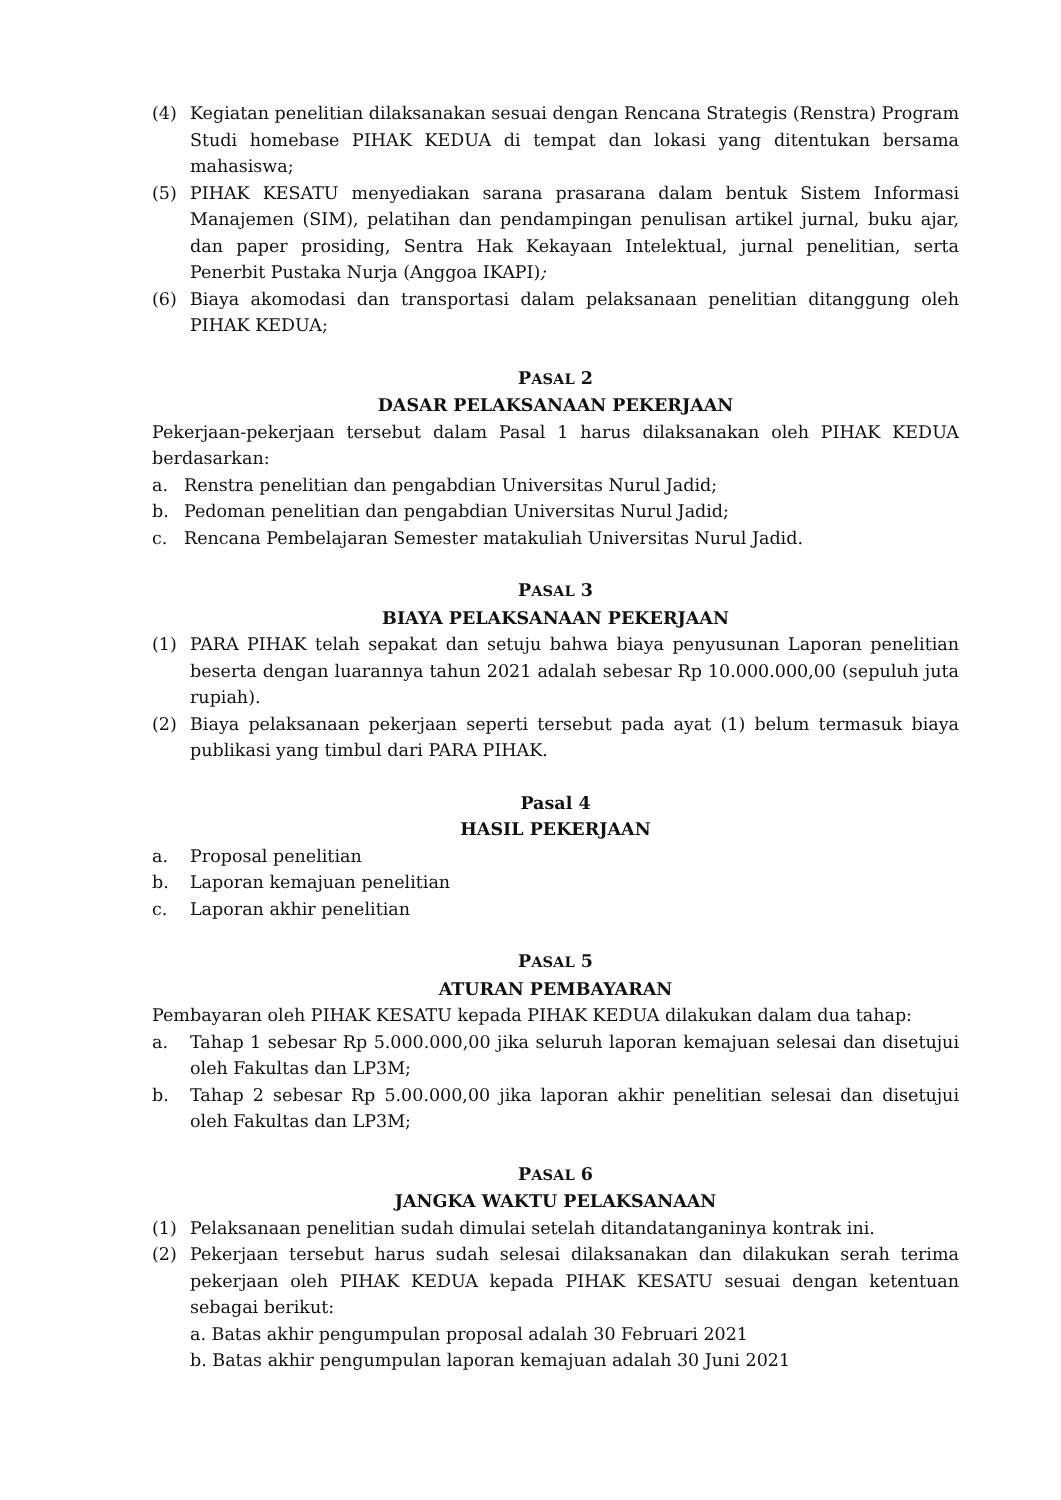(4) Kegiatan penelitian dilaksanakan sesuai dengan Rencana Strategis (Renstra) Program Studi homebase PIHAK KEDUA di tempat dan lokasi yang ditentukan bersama mahasiswa;
(5) PIHAK KESATU menyediakan sarana prasarana dalam bentuk Sistem Informasi Manajemen (SIM), pelatihan dan pendampingan penulisan artikel jurnal, buku ajar, dan paper prosiding, Sentra Hak Kekayaan Intelektual, jurnal penelitian, serta Penerbit Pustaka Nurja (Anggoa IKAPI);
(6) Biaya akomodasi dan transportasi dalam pelaksanaan penelitian ditanggung oleh PIHAK KEDUA;
PASAL 2
DASAR PELAKSANAAN PEKERJAAN
Pekerjaan-pekerjaan tersebut dalam Pasal 1 harus dilaksanakan oleh PIHAK KEDUA berdasarkan:
a. Renstra penelitian dan pengabdian Universitas Nurul Jadid;
b. Pedoman penelitian dan pengabdian Universitas Nurul Jadid;
c. Rencana Pembelajaran Semester matakuliah Universitas Nurul Jadid.
PASAL 3
BIAYA PELAKSANAAN PEKERJAAN
(1) PARA PIHAK telah sepakat dan setuju bahwa biaya penyusunan Laporan penelitian beserta dengan luarannya tahun 2021 adalah sebesar Rp 10.000.000,00 (sepuluh juta rupiah).
(2) Biaya pelaksanaan pekerjaan seperti tersebut pada ayat (1) belum termasuk biaya publikasi yang timbul dari PARA PIHAK.
Pasal 4
HASIL PEKERJAAN
a. Proposal penelitian
b. Laporan kemajuan penelitian
c. Laporan akhir penelitian
PASAL 5
ATURAN PEMBAYARAN
Pembayaran oleh PIHAK KESATU kepada PIHAK KEDUA dilakukan dalam dua tahap:
a. Tahap 1 sebesar Rp 5.000.000,00 jika seluruh laporan kemajuan selesai dan disetujui oleh Fakultas dan LP3M;
b. Tahap 2 sebesar Rp 5.00.000,00 jika laporan akhir penelitian selesai dan disetujui oleh Fakultas dan LP3M;
PASAL 6
JANGKA WAKTU PELAKSANAAN
(1) Pelaksanaan penelitian sudah dimulai setelah ditandatanganinya kontrak ini.
(2) Pekerjaan tersebut harus sudah selesai dilaksanakan dan dilakukan serah terima pekerjaan oleh PIHAK KEDUA kepada PIHAK KESATU sesuai dengan ketentuan sebagai berikut:
a. Batas akhir pengumpulan proposal adalah 30 Februari 2021
b. Batas akhir pengumpulan laporan kemajuan adalah 30 Juni 2021